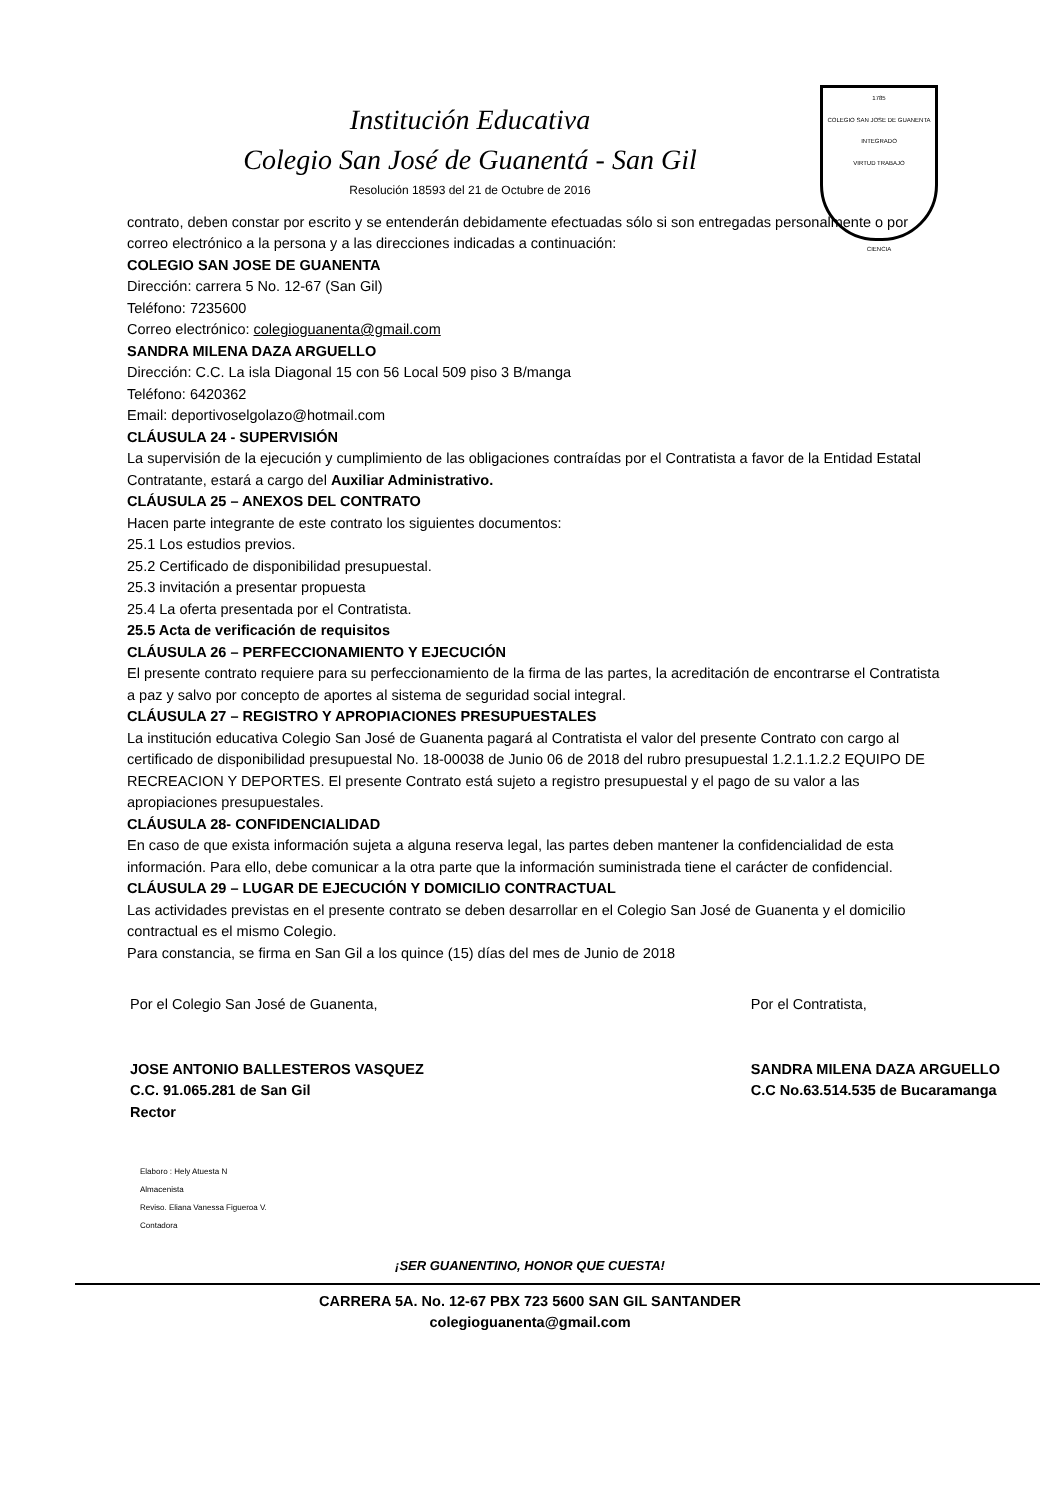Institución Educativa
Colegio San José de Guanentá - San Gil
Resolución 18593 del 21 de Octubre de 2016
1785
COLEGIO SAN JOSE DE GUANENTA INTEGRADO
VIRTUD TRABAJO
CIENCIA
contrato, deben constar por escrito y se entenderán debidamente efectuadas sólo si son entregadas personalmente o por correo electrónico a la persona y a las direcciones indicadas a continuación:
COLEGIO SAN JOSE DE GUANENTA
Dirección: carrera 5 No. 12-67 (San Gil)
Teléfono: 7235600
Correo electrónico: colegioguanenta@gmail.com
SANDRA MILENA DAZA ARGUELLO
Dirección: C.C. La isla Diagonal 15 con 56 Local 509 piso 3 B/manga
Teléfono: 6420362
Email: deportivoselgolazo@hotmail.com
CLÁUSULA 24 - SUPERVISIÓN
La supervisión de la ejecución y cumplimiento de las obligaciones contraídas por el Contratista a favor de la Entidad Estatal Contratante, estará a cargo del Auxiliar Administrativo.
CLÁUSULA 25 – ANEXOS DEL CONTRATO
Hacen parte integrante de este contrato los siguientes documentos:
25.1 Los estudios previos.
25.2 Certificado de disponibilidad presupuestal.
25.3 invitación a presentar propuesta
25.4 La oferta presentada por el Contratista.
25.5 Acta de verificación de requisitos
CLÁUSULA 26 – PERFECCIONAMIENTO Y EJECUCIÓN
El presente contrato requiere para su perfeccionamiento de la firma de las partes, la acreditación de encontrarse el Contratista a paz y salvo por concepto de aportes al sistema de seguridad social integral.
CLÁUSULA 27 – REGISTRO Y APROPIACIONES PRESUPUESTALES
La institución educativa Colegio San José de Guanenta pagará al Contratista el valor del presente Contrato con cargo al certificado de disponibilidad presupuestal No. 18-00038 de Junio 06 de 2018 del rubro presupuestal 1.2.1.1.2.2 EQUIPO DE RECREACION Y DEPORTES. El presente Contrato está sujeto a registro presupuestal y el pago de su valor a las apropiaciones presupuestales.
CLÁUSULA 28- CONFIDENCIALIDAD
En caso de que exista información sujeta a alguna reserva legal, las partes deben mantener la confidencialidad de esta información. Para ello, debe comunicar a la otra parte que la información suministrada tiene el carácter de confidencial.
CLÁUSULA 29 – LUGAR DE EJECUCIÓN Y DOMICILIO CONTRACTUAL
Las actividades previstas en el presente contrato se deben desarrollar en el Colegio San José de Guanenta y el domicilio contractual es el mismo Colegio.
Para constancia, se firma en San Gil a los quince (15) días del mes de Junio de 2018
Por el Colegio San José de Guanenta,
JOSE ANTONIO BALLESTEROS VASQUEZ
C.C. 91.065.281 de San Gil
Rector
Por el Contratista,
SANDRA MILENA DAZA ARGUELLO
C.C No.63.514.535 de Bucaramanga
Elaboro : Hely Atuesta N
Almacenista
Reviso. Eliana Vanessa Figueroa V.
Contadora
¡SER GUANENTINO, HONOR QUE CUESTA!
CARRERA 5A. No. 12-67 PBX 723 5600 SAN GIL SANTANDER
colegioguanenta@gmail.com